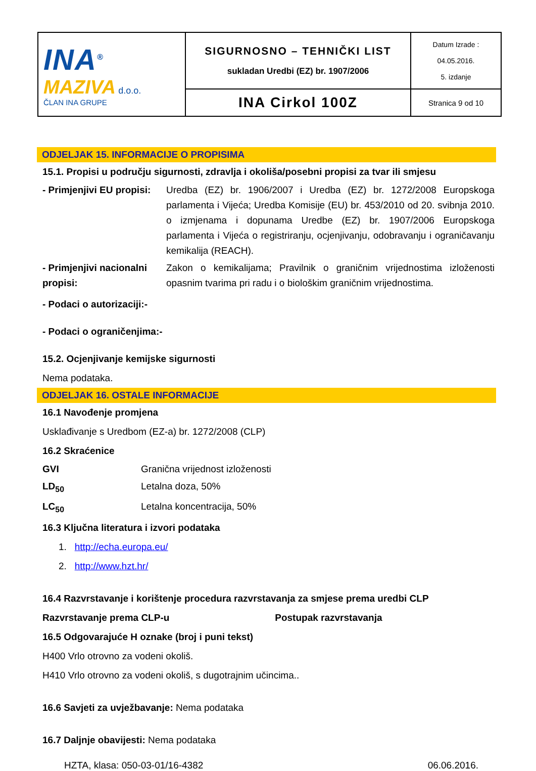| INA<sup>®</sup> MAZIVA d.o.o. ČLAN INA GRUPE | SIGURNOSNO – TEHNIČKI LIST sukladan Uredbi (EZ) br. 1907/2006 | Datum Izrade : 04.05.2016. 5. izdanje |
| | INA Cirkol 100Z | Stranica 9 od 10 |
ODJELJAK 15. INFORMACIJE O PROPISIMA
15.1. Propisi u području sigurnosti, zdravlja i okoliša/posebni propisi za tvar ili smjesu
| - Primjenjivi EU propisi: | Uredba (EZ) br. 1906/2007 i Uredba (EZ) br. 1272/2008 Europskoga parlamenta i Vijeća; Uredba Komisije (EU) br. 453/2010 od 20. svibnja 2010. o izmjenama i dopunama Uredbe (EZ) br. 1907/2006 Europskoga parlamenta i Vijeća o registriranju, ocjenjivanju, odobravanju i ograničavanju kemikalija (REACH). |
| - Primjenjivi nacionalni propisi: | Zakon o kemikalijama; Pravilnik o graničnim vrijednostima izloženosti opasnim tvarima pri radu i o biološkim graničnim vrijednostima. |
- Podaci o autorizaciji:-
- Podaci o ograničenjima:-
15.2. Ocjenjivanje kemijske sigurnosti
Nema podataka.
ODJELJAK 16. OSTALE INFORMACIJE
16.1 Navođenje promjena
Usklađivanje s Uredbom (EZ-a) br. 1272/2008 (CLP)
16.2 Skraćenice
| GVI | Granična vrijednost izloženosti |
| LD<sub>50</sub> | Letalna doza, 50% |
| LC<sub>50</sub> | Letalna koncentracija, 50% |
16.3 Ključna literatura i izvori podataka
1. http://echa.europa.eu/
2. http://www.hzt.hr/
16.4 Razvrstavanje i korištenje procedura razvrstavanja za smjese prema uredbi CLP
Razvrstavanje prema CLP-u Postupak razvrstavanja
16.5 Odgovarajuće H oznake (broj i puni tekst)
H400 Vrlo otrovno za vodeni okoliš.
H410 Vrlo otrovno za vodeni okoliš, s dugotrajnim učincima..
16.6 Savjeti za uvježbavanje: Nema podataka
16.7 Daljnje obavijesti: Nema podataka
HZTA, klasa: 050-03-01/16-4382 06.06.2016.